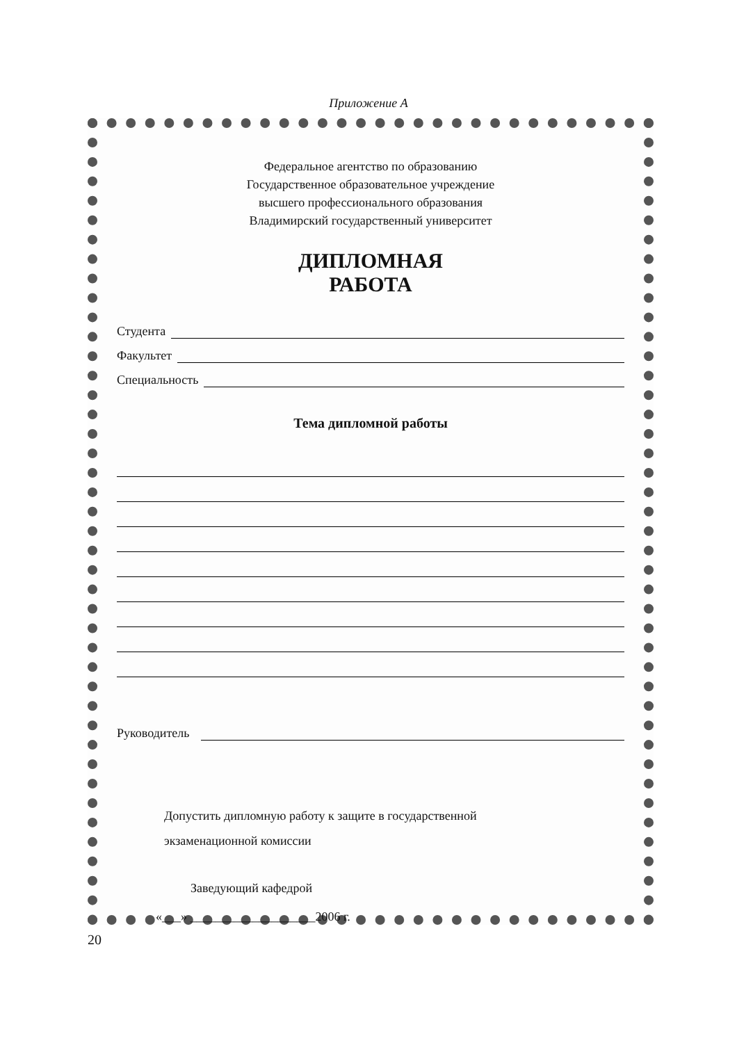Приложение А
Федеральное агентство по образованию
Государственное образовательное учреждение
высшего профессионального образования
Владимирский государственный университет
ДИПЛОМНАЯ
РАБОТА
Студента
Факультет
Специальность
Тема дипломной работы
Руководитель
Допустить дипломную работу к защите в государственной
экзаменационной комиссии
Заведующий кафедрой
«___» ____________________2006 г.
20